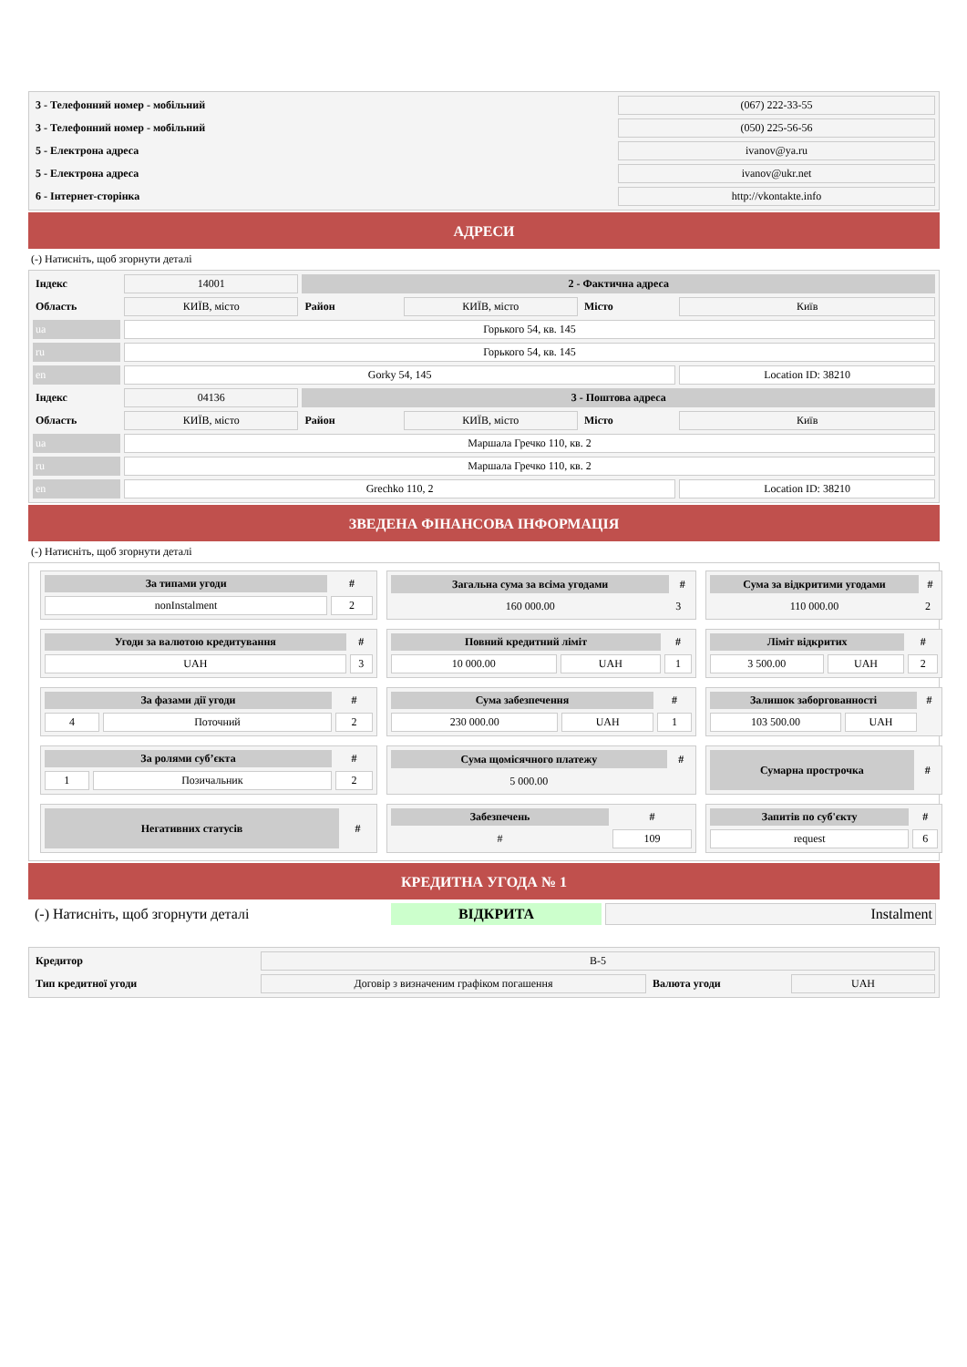| 3 - Телефонний номер - мобільний | (067) 222-33-55 |
| 3 - Телефонний номер - мобільний | (050) 225-56-56 |
| 5 - Електрона адреса | ivanov@ya.ru |
| 5 - Електрона адреса | ivanov@ukr.net |
| 6 - Інтернет-сторінка | http://vkontakte.info |
АДРЕСИ
(-) Натисніть, щоб згорнути деталі
| Індекс | 14001 | 2 - Фактична адреса | | | |
| Область | КИЇВ, місто | Район | КИЇВ, місто | Місто | Київ |
| ua | Горького 54, кв. 145 | | | | |
| ru | Горького 54, кв. 145 | | | | |
| en | Gorky 54, 145 | | | | Location ID: 38210 |
| Індекс | 04136 | 3 - Поштова адреса | | | |
| Область | КИЇВ, місто | Район | КИЇВ, місто | Місто | Київ |
| ua | Маршала Гречко 110, кв. 2 | | | | |
| ru | Маршала Гречко 110, кв. 2 | | | | |
| en | Grechko 110, 2 | | | | Location ID: 38210 |
ЗВЕДЕНА ФІНАНСОВА ІНФОРМАЦІЯ
(-) Натисніть, щоб згорнути деталі
| За типами угоди | # |
| --- | --- |
| nonInstalment | 2 |
| Загальна сума за всіма угодами | # |
| --- | --- |
| 160 000.00 | 3 |
| Сума за відкритими угодами | # |
| --- | --- |
| 110 000.00 | 2 |
| Угоди за валютою кредитування | # |
| --- | --- |
| UAH | 3 |
| Повний кредитний ліміт | | # |
| --- | --- | --- |
| 10 000.00 | UAH | 1 |
| Ліміт відкритих | | # |
| --- | --- | --- |
| 3 500.00 | UAH | 2 |
| За фазами дії угоди | | # |
| --- | --- | --- |
| 4 | Поточний | 2 |
| Сума забезпечення | | # |
| --- | --- | --- |
| 230 000.00 | UAH | 1 |
| Залишок заборгованності | | # |
| --- | --- | --- |
| 103 500.00 | UAH | |
| За ролями суб’єкта | | # |
| --- | --- | --- |
| 1 | Позичальник | 2 |
| Сума щомісячного платежу | # |
| --- | --- |
| 5 000.00 | |
| Сумарна прострочка | # |
| --- | --- |
| Негативних статусів | # |
| --- | --- |
| Забезпечень | # |
| --- | --- |
| # | 109 |
| Запитів по суб'єкту | # |
| --- | --- |
| request | 6 |
КРЕДИТНА УГОДА № 1
| (-) Натисніть, щоб згорнути деталі | ВІДКРИТА | Instalment |
| Кредитор | B-5 | | |
| Тип кредитної угоди | Договір з визначеним графіком погашення | Валюта угоди | UAH |